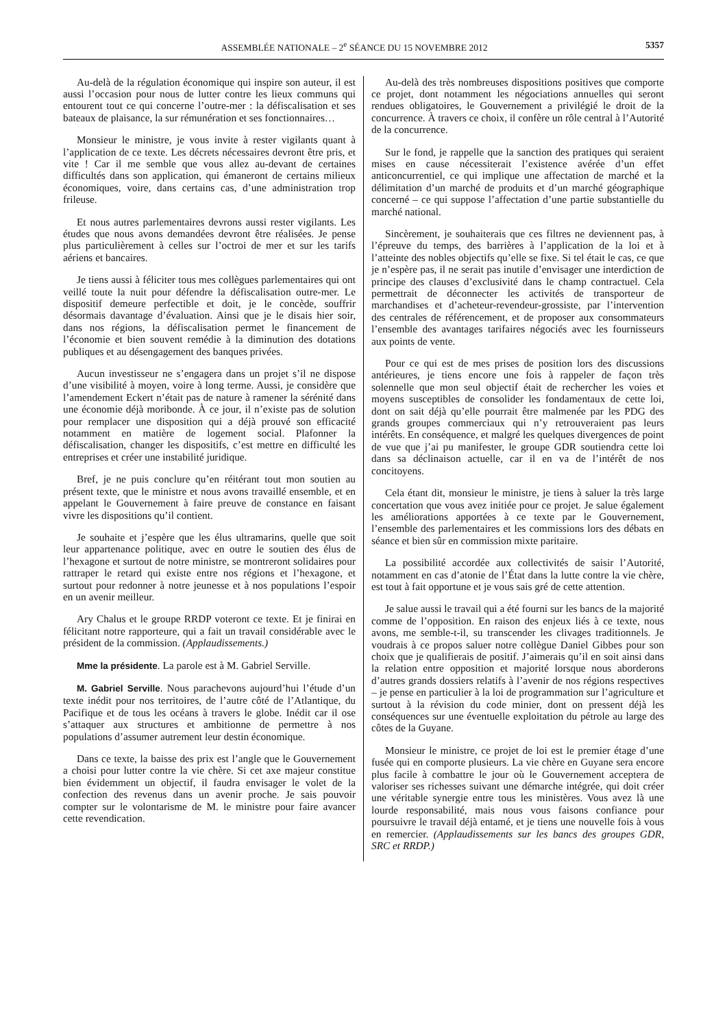ASSEMBLÉE NATIONALE – 2<sup>e</sup> SÉANCE DU 15 NOVEMBRE 2012 5357
Au-delà de la régulation économique qui inspire son auteur, il est aussi l’occasion pour nous de lutter contre les lieux communs qui entourent tout ce qui concerne l’outre-mer : la défiscalisation et ses bateaux de plaisance, la sur rémunération et ses fonctionnaires…
Monsieur le ministre, je vous invite à rester vigilants quant à l’application de ce texte. Les décrets nécessaires devront être pris, et vite ! Car il me semble que vous allez au-devant de certaines difficultés dans son application, qui émaneront de certains milieux économiques, voire, dans certains cas, d’une administration trop frileuse.
Et nous autres parlementaires devrons aussi rester vigilants. Les études que nous avons demandées devront être réalisées. Je pense plus particulièrement à celles sur l’octroi de mer et sur les tarifs aériens et bancaires.
Je tiens aussi à féliciter tous mes collègues parlementaires qui ont veillé toute la nuit pour défendre la défiscalisation outre-mer. Le dispositif demeure perfectible et doit, je le concède, souffrir désormais davantage d’évaluation. Ainsi que je le disais hier soir, dans nos régions, la défiscalisation permet le financement de l’économie et bien souvent remédie à la diminution des dotations publiques et au désengagement des banques privées.
Aucun investisseur ne s’engagera dans un projet s’il ne dispose d’une visibilité à moyen, voire à long terme. Aussi, je considère que l’amendement Eckert n’était pas de nature à ramener la sérénité dans une économie déjà moribonde. À ce jour, il n’existe pas de solution pour remplacer une disposition qui a déjà prouvé son efficacité notamment en matière de logement social. Plafonner la défiscalisation, changer les dispositifs, c’est mettre en difficulté les entreprises et créer une instabilité juridique.
Bref, je ne puis conclure qu’en réitérant tout mon soutien au présent texte, que le ministre et nous avons travaillé ensemble, et en appelant le Gouvernement à faire preuve de constance en faisant vivre les dispositions qu’il contient.
Je souhaite et j’espère que les élus ultramarins, quelle que soit leur appartenance politique, avec en outre le soutien des élus de l’hexagone et surtout de notre ministre, se montreront solidaires pour rattraper le retard qui existe entre nos régions et l’hexagone, et surtout pour redonner à notre jeunesse et à nos populations l’espoir en un avenir meilleur.
Ary Chalus et le groupe RRDP voteront ce texte. Et je finirai en félicitant notre rapporteure, qui a fait un travail considérable avec le président de la commission. (Applaudissements.)
Mme la présidente. La parole est à M. Gabriel Serville.
M. Gabriel Serville. Nous parachevons aujourd’hui l’étude d’un texte inédit pour nos territoires, de l’autre côté de l’Atlantique, du Pacifique et de tous les océans à travers le globe. Inédit car il ose s’attaquer aux structures et ambitionne de permettre à nos populations d’assumer autrement leur destin économique.
Dans ce texte, la baisse des prix est l’angle que le Gouvernement a choisi pour lutter contre la vie chère. Si cet axe majeur constitue bien évidemment un objectif, il faudra envisager le volet de la confection des revenus dans un avenir proche. Je sais pouvoir compter sur le volontarisme de M. le ministre pour faire avancer cette revendication.
Au-delà des très nombreuses dispositions positives que comporte ce projet, dont notamment les négociations annuelles qui seront rendues obligatoires, le Gouvernement a privilégié le droit de la concurrence. À travers ce choix, il confère un rôle central à l’Autorité de la concurrence.
Sur le fond, je rappelle que la sanction des pratiques qui seraient mises en cause nécessiterait l’existence avérée d’un effet anticoncurrentiel, ce qui implique une affectation de marché et la délimitation d’un marché de produits et d’un marché géographique concerné – ce qui suppose l’affectation d’une partie substantielle du marché national.
Sincèrement, je souhaiterais que ces filtres ne deviennent pas, à l’épreuve du temps, des barrières à l’application de la loi et à l’atteinte des nobles objectifs qu’elle se fixe. Si tel était le cas, ce que je n’espère pas, il ne serait pas inutile d’envisager une interdiction de principe des clauses d’exclusivité dans le champ contractuel. Cela permettrait de déconnecter les activités de transporteur de marchandises et d’acheteur-revendeur-grossiste, par l’intervention des centrales de référencement, et de proposer aux consommateurs l’ensemble des avantages tarifaires négociés avec les fournisseurs aux points de vente.
Pour ce qui est de mes prises de position lors des discussions antérieures, je tiens encore une fois à rappeler de façon très solennelle que mon seul objectif était de rechercher les voies et moyens susceptibles de consolider les fondamentaux de cette loi, dont on sait déjà qu’elle pourrait être malmenée par les PDG des grands groupes commerciaux qui n’y retrouveraient pas leurs intérêts. En conséquence, et malgré les quelques divergences de point de vue que j’ai pu manifester, le groupe GDR soutiendra cette loi dans sa déclinaison actuelle, car il en va de l’intérêt de nos concitoyens.
Cela étant dit, monsieur le ministre, je tiens à saluer la très large concertation que vous avez initiée pour ce projet. Je salue également les améliorations apportées à ce texte par le Gouvernement, l’ensemble des parlementaires et les commissions lors des débats en séance et bien sûr en commission mixte paritaire.
La possibilité accordée aux collectivités de saisir l’Autorité, notamment en cas d’atonie de l’État dans la lutte contre la vie chère, est tout à fait opportune et je vous sais gré de cette attention.
Je salue aussi le travail qui a été fourni sur les bancs de la majorité comme de l’opposition. En raison des enjeux liés à ce texte, nous avons, me semble-t-il, su transcender les clivages traditionnels. Je voudrais à ce propos saluer notre collègue Daniel Gibbes pour son choix que je qualifierais de positif. J’aimerais qu’il en soit ainsi dans la relation entre opposition et majorité lorsque nous aborderons d’autres grands dossiers relatifs à l’avenir de nos régions respectives – je pense en particulier à la loi de programmation sur l’agriculture et surtout à la révision du code minier, dont on pressent déjà les conséquences sur une éventuelle exploitation du pétrole au large des côtes de la Guyane.
Monsieur le ministre, ce projet de loi est le premier étage d’une fusée qui en comporte plusieurs. La vie chère en Guyane sera encore plus facile à combattre le jour où le Gouvernement acceptera de valoriser ses richesses suivant une démarche intégrée, qui doit créer une véritable synergie entre tous les ministères. Vous avez là une lourde responsabilité, mais nous vous faisons confiance pour poursuivre le travail déjà entamé, et je tiens une nouvelle fois à vous en remercier. (Applaudissements sur les bancs des groupes GDR, SRC et RRDP.)